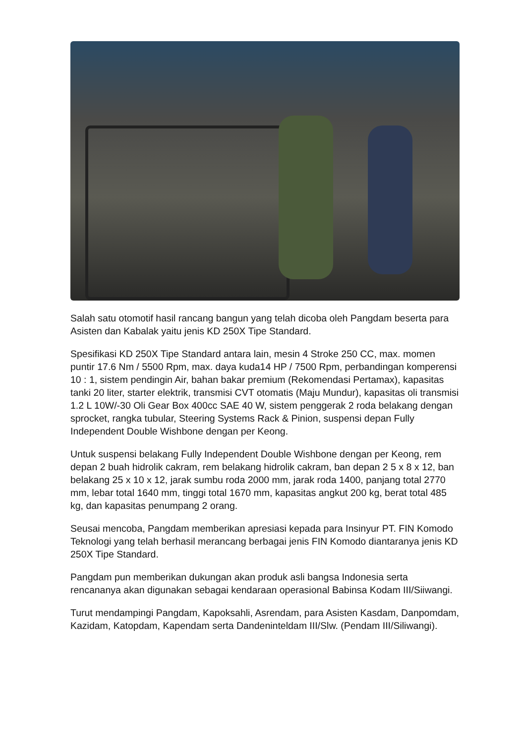Salah satu otomotif hasil rancang bangun yang telah dicoba oleh Pangdam beserta para Asisten dan Kabalak yaitu jenis KD 250X Tipe Standard.
Spesifikasi KD 250X Tipe Standard antara lain, mesin 4 Stroke 250 CC, max. momen puntir 17.6 Nm / 5500 Rpm, max. daya kuda14 HP / 7500 Rpm, perbandingan komperensi 10 : 1, sistem pendingin Air, bahan bakar premium (Rekomendasi Pertamax), kapasitas tanki 20 liter, starter elektrik, transmisi CVT otomatis (Maju Mundur), kapasitas oli transmisi 1.2 L 10W/-30 Oli Gear Box 400cc SAE 40 W, sistem penggerak 2 roda belakang dengan sprocket, rangka tubular, Steering Systems Rack & Pinion, suspensi depan Fully Independent Double Wishbone dengan per Keong.
Untuk suspensi belakang Fully Independent Double Wishbone dengan per Keong, rem depan 2 buah hidrolik cakram, rem belakang hidrolik cakram, ban depan 2 5 x 8 x 12, ban belakang 25 x 10 x 12, jarak sumbu roda 2000 mm, jarak roda 1400, panjang total 2770 mm, lebar total 1640 mm, tinggi total 1670 mm, kapasitas angkut 200 kg, berat total 485 kg, dan kapasitas penumpang 2 orang.
Seusai mencoba, Pangdam memberikan apresiasi kepada para Insinyur PT. FIN Komodo Teknologi yang telah berhasil merancang berbagai jenis FIN Komodo diantaranya jenis KD 250X Tipe Standard.
Pangdam pun memberikan dukungan akan produk asli bangsa Indonesia serta rencananya akan digunakan sebagai kendaraan operasional Babinsa Kodam III/Siiwangi.
Turut mendampingi Pangdam, Kapoksahli, Asrendam, para Asisten Kasdam, Danpomdam, Kazidam, Katopdam, Kapendam serta Dandeninteldam III/Slw. (Pendam III/Siliwangi).